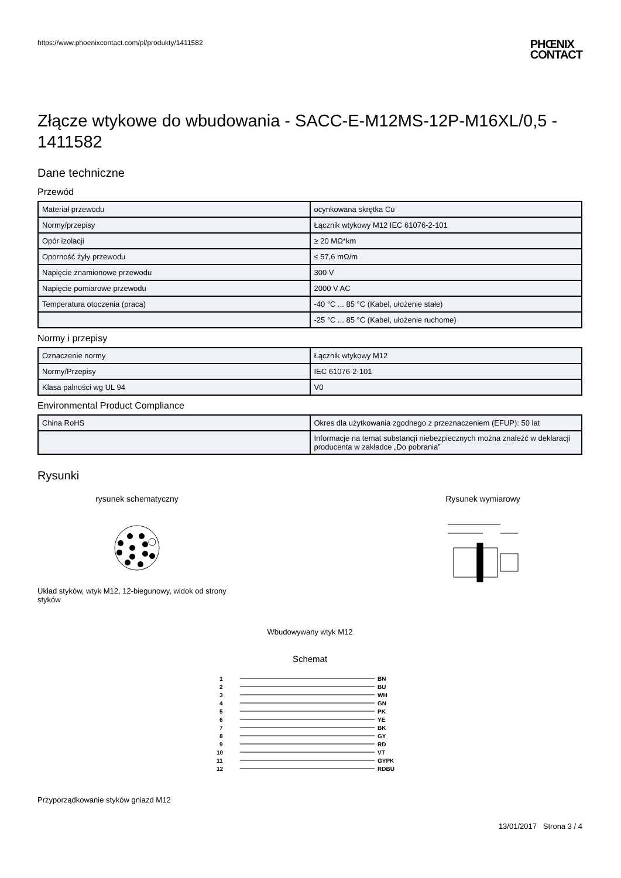https://www.phoenixcontact.com/pl/produkty/1411582 PHŒNIX
CONTACT
Złącze wtykowe do wbudowania - SACC-E-M12MS-12P-M16XL/0,5 - 1411582
Dane techniczne
Przewód
| Materiał przewodu | ocynkowana skrętka Cu |
| Normy/przepisy | Łącznik wtykowy M12 IEC 61076-2-101 |
| Opór izolacji | ≥ 20 MΩ*km |
| Oporność żyły przewodu | ≤ 57,6 mΩ/m |
| Napięcie znamionowe przewodu | 300 V |
| Napięcie pomiarowe przewodu | 2000 V AC |
| Temperatura otoczenia (praca) | -40 °C ... 85 °C (Kabel, ułożenie stałe) |
| | -25 °C ... 85 °C (Kabel, ułożenie ruchome) |
Normy i przepisy
| Oznaczenie normy | Łącznik wtykowy M12 |
| Normy/Przepisy | IEC 61076-2-101 |
| Klasa palności wg UL 94 | V0 |
Environmental Product Compliance
| China RoHS | Okres dla użytkowania zgodnego z przeznaczeniem (EFUP): 50 lat |
| | Informacje na temat substancji niebezpiecznych można znaleźć w deklaracji producenta w zakładce „Do pobrania” |
Rysunki
rysunek schematyczny
Układ styków, wtyk M12, 12-biegunowy, widok od strony styków
Rysunek wymiarowy
Wbudowywany wtyk M12
Schemat
1
2
3
4
5
6
7
8
9
10
11
12
BN
BU
WH
GN
PK
YE
BK
GY
RD
VT
GYPK
RDBU
Przyporządkowanie styków gniazd M12
13/01/2017 Strona 3 / 4